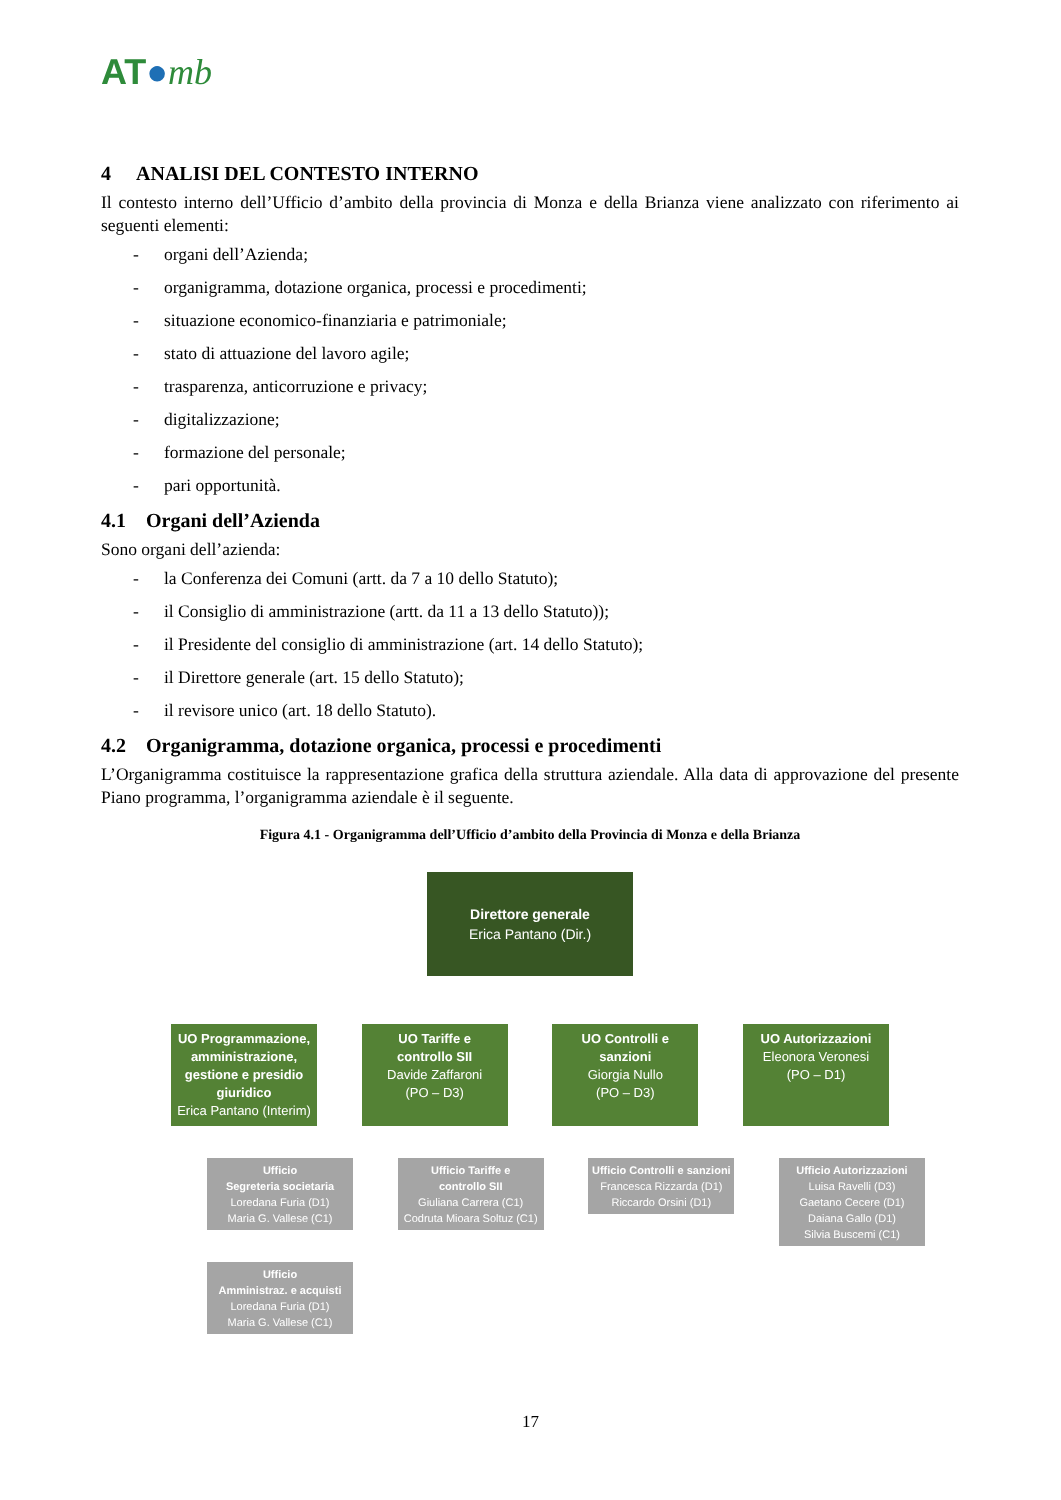AT●mb
4 ANALISI DEL CONTESTO INTERNO
Il contesto interno dell’Ufficio d’ambito della provincia di Monza e della Brianza viene analizzato con riferimento ai seguenti elementi:
- organi dell’Azienda;
- organigramma, dotazione organica, processi e procedimenti;
- situazione economico-finanziaria e patrimoniale;
- stato di attuazione del lavoro agile;
- trasparenza, anticorruzione e privacy;
- digitalizzazione;
- formazione del personale;
- pari opportunità.
4.1 Organi dell’Azienda
Sono organi dell’azienda:
- la Conferenza dei Comuni (artt. da 7 a 10 dello Statuto);
- il Consiglio di amministrazione (artt. da 11 a 13 dello Statuto));
- il Presidente del consiglio di amministrazione (art. 14 dello Statuto);
- il Direttore generale (art. 15 dello Statuto);
- il revisore unico (art. 18 dello Statuto).
4.2 Organigramma, dotazione organica, processi e procedimenti
L’Organigramma costituisce la rappresentazione grafica della struttura aziendale. Alla data di approvazione del presente Piano programma, l’organigramma aziendale è il seguente.
Figura 4.1 - Organigramma dell’Ufficio d’ambito della Provincia di Monza e della Brianza
Direttore generale
Erica Pantano (Dir.)
UO Programmazione, amministrazione, gestione e presidio giuridico
Erica Pantano (Interim)
Ufficio
Segreteria societaria
Loredana Furia (D1)
Maria G. Vallese (C1)
Ufficio
Amministraz. e acquisti
Loredana Furia (D1)
Maria G. Vallese (C1)
UO Tariffe e
controllo SII
Davide Zaffaroni
(PO – D3)
Ufficio Tariffe e
controllo SII
Giuliana Carrera (C1)
Codruta Mioara Soltuz (C1)
UO Controlli e
sanzioni
Giorgia Nullo
(PO – D3)
Ufficio Controlli e sanzioni
Francesca Rizzarda (D1)
Riccardo Orsini (D1)
UO Autorizzazioni
Eleonora Veronesi
(PO – D1)
Ufficio Autorizzazioni
Luisa Ravelli (D3)
Gaetano Cecere (D1)
Daiana Gallo (D1)
Silvia Buscemi (C1)
17